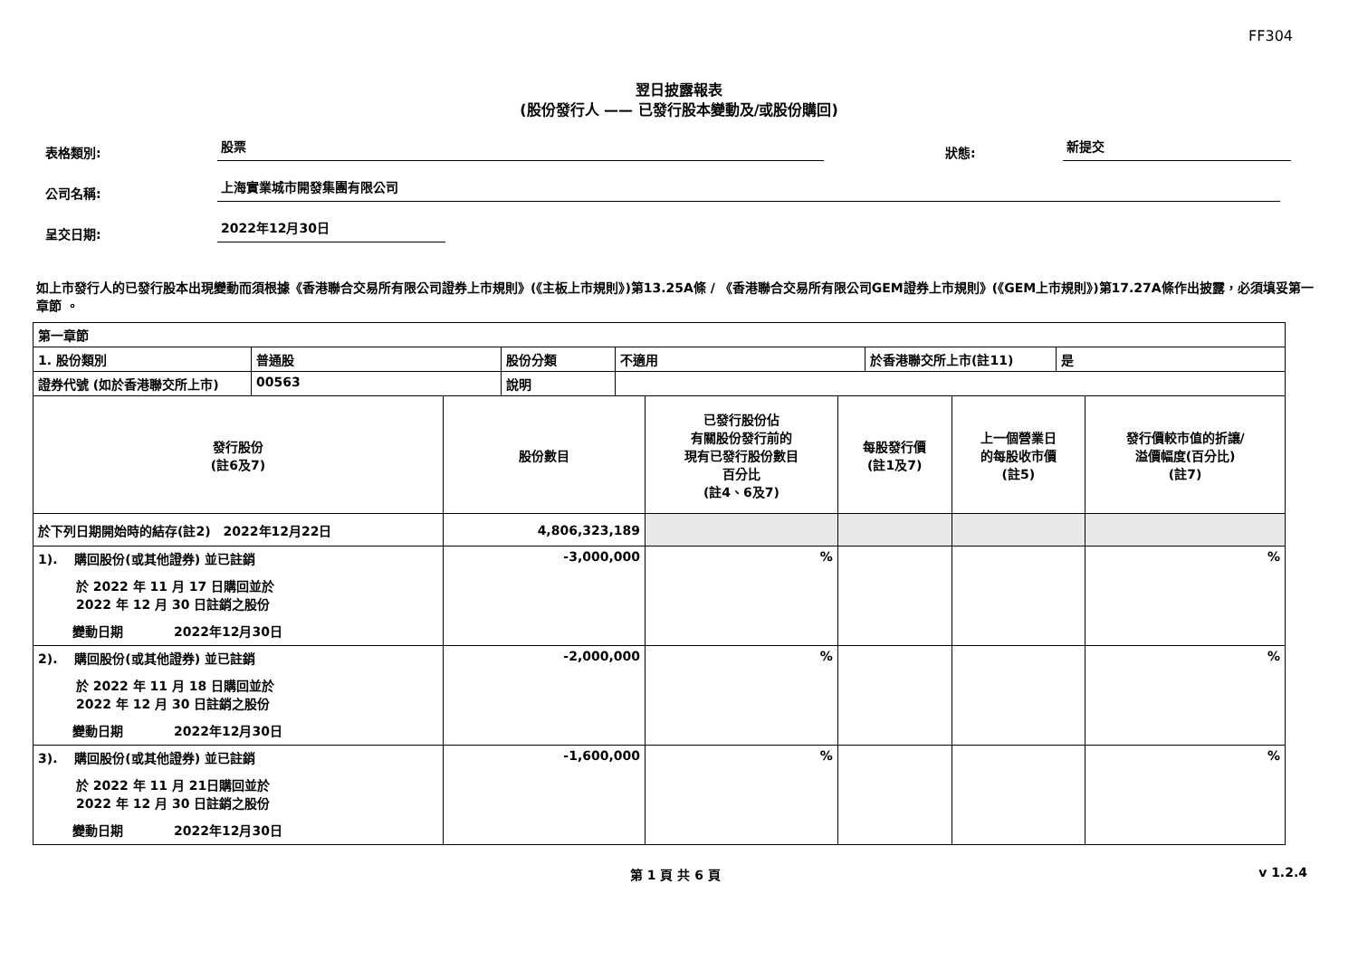FF304
翌日披露報表
(股份發行人 —— 已發行股本變動及/或股份購回)
表格類別:
股票
狀態:
新提交
公司名稱:
上海實業城市開發集團有限公司
呈交日期:
2022年12月30日
如上市發行人的已發行股本出現變動而須根據《香港聯合交易所有限公司證券上市規則》(《主板上市規則》)第13.25A條 / 《香港聯合交易所有限公司GEM證券上市規則》(《GEM上市規則》)第17.27A條作出披露，必須填妥第一章節 。
| 第一章節 | | | | | |
| / 1. 股份類別 / 普通股 / 股份分類 / 不適用 / 於香港聯交所上市(註11) / 是 / / 證券代號 (如於香港聯交所上市) / 00563 / 說明 / / / / | | | | | |
| 發行股份 (註6及7) | 股份數目 | 已發行股份佔 有關股份發行前的 現有已發行股份數目 百分比 (註4、6及7) | 每股發行價 (註1及7) | 上一個營業日 的每股收市價 (註5) | 發行價較市值的折讓/ 溢價幅度(百分比) (註7) |
| 於下列日期開始時的結存(註2) 2022年12月22日 | 4,806,323,189 | | | | |
| 1). 購回股份(或其他證券) 並已註銷 於 2022 年 11 月 17 日購回並於 2022 年 12 月 30 日註銷之股份 變動日期 2022年12月30日 | -3,000,000 | % | | | % |
| 2). 購回股份(或其他證券) 並已註銷 於 2022 年 11 月 18 日購回並於 2022 年 12 月 30 日註銷之股份 變動日期 2022年12月30日 | -2,000,000 | % | | | % |
| 3). 購回股份(或其他證券) 並已註銷 於 2022 年 11 月 21日購回並於 2022 年 12 月 30 日註銷之股份 變動日期 2022年12月30日 | -1,600,000 | % | | | % |
第 1 頁 共 6 頁 v 1.2.4